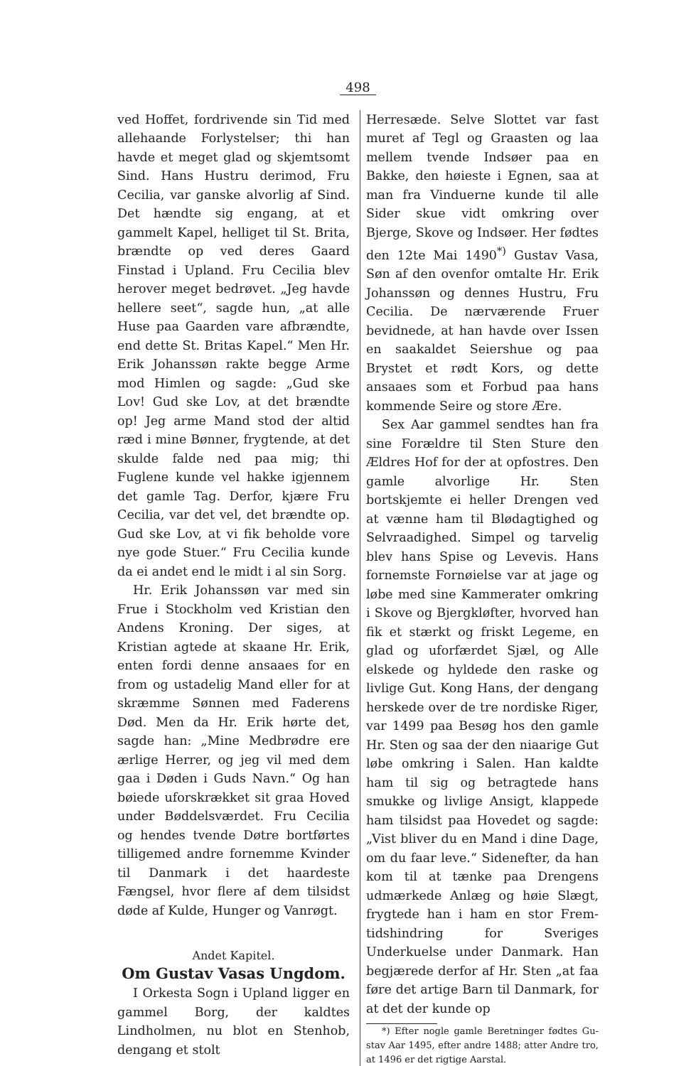498
ved Hoffet, fordrivende sin Tid med alle­haande Forlystelser; thi han havde et meget glad og skjemtsomt Sind. Hans Hustru derimod, Fru Cecilia, var ganske alvorlig af Sind. Det hændte sig en­gang, at et gammelt Kapel, helliget til St. Brita, brændte op ved deres Gaard Finstad i Upland. Fru Cecilia blev herover meget bedrøvet. „Jeg havde hellere seet“, sagde hun, „at alle Huse paa Gaarden vare afbrændte, end dette St. Britas Kapel.“ Men Hr. Erik Johanssøn rakte begge Arme mod Him­len og sagde: „Gud ske Lov! Gud ske Lov, at det brændte op! Jeg arme Mand stod der altid ræd i mine Bønner, fryg­tende, at det skulde falde ned paa mig; thi Fuglene kunde vel hakke igjennem det gamle Tag. Derfor, kjære Fru Cecilia, var det vel, det brændte op. Gud ske Lov, at vi fik beholde vore nye gode Stuer.“ Fru Cecilia kunde da ei andet end le midt i al sin Sorg.
Hr. Erik Johanssøn var med sin Frue i Stockholm ved Kristian den An­dens Kroning. Der siges, at Kristian agtede at skaane Hr. Erik, enten fordi denne ansaaes for en from og ustadelig Mand eller for at skræmme Sønnen med Faderens Død. Men da Hr. Erik hørte det, sagde han: „Mine Medbrødre ere ærlige Herrer, og jeg vil med dem gaa i Døden i Guds Navn.“ Og han bøiede uforskrækket sit graa Hoved under Bød­delsværdet. Fru Cecilia og hendes tvende Døtre bortførtes tilligemed andre for­nemme Kvinder til Danmark i det haar­deste Fængsel, hvor flere af dem tilsidst døde af Kulde, Hunger og Vanrøgt.
Andet Kapitel.
Om Gustav Vasas Ungdom.
I Orkesta Sogn i Upland ligger en gammel Borg, der kaldtes Lindholmen, nu blot en Stenhob, dengang et stolt
Herresæde. Selve Slottet var fast muret af Tegl og Graasten og laa mellem tvende Indsøer paa en Bakke, den høieste i Egnen, saa at man fra Vinduerne kunde til alle Sider skue vidt omkring over Bjerge, Skove og Indsøer. Her fødtes den 12te Mai 1490<sup>*)</sup> Gustav Vasa, Søn af den ovenfor omtalte Hr. Erik Johanssøn og dennes Hustru, Fru Cecilia. De nærværende Fruer bevid­nede, at han havde over Issen en saakal­det Seiershue og paa Brystet et rødt Kors, og dette ansaaes som et Forbud paa hans kommende Seire og store Ære.
Sex Aar gammel sendtes han fra sine Forældre til Sten Sture den Ældres Hof for der at opfostres. Den gamle alvorlige Hr. Sten bortskjemte ei heller Drengen ved at vænne ham til Blødag­tighed og Selvraadighed. Simpel og tarvelig blev hans Spise og Levevis. Hans fornemste Fornøielse var at jage og løbe med sine Kammerater omkring i Skove og Bjergkløfter, hvorved han fik et stærkt og friskt Legeme, en glad og ufor­færdet Sjæl, og Alle elskede og hyldede den raske og livlige Gut. Kong Hans, der dengang herskede over de tre nordiske Riger, var 1499 paa Besøg hos den gamle Hr. Sten og saa der den niaarige Gut løbe omkring i Salen. Han kaldte ham til sig og betragtede hans smukke og livlige Ansigt, klappede ham tilsidst paa Hovedet og sagde: „Vist bliver du en Mand i dine Dage, om du faar leve.“ Sidenefter, da han kom til at tænke paa Drengens udmærkede Anlæg og høie Slægt, frygtede han i ham en stor Frem­tidshindring for Sveriges Underkuelse under Danmark. Han begjærede derfor af Hr. Sten „at faa føre det artige Barn til Danmark, for at det der kunde op­
*) Efter nogle gamle Beretninger fødtes Gu­stav Aar 1495, efter andre 1488; atter Andre tro, at 1496 er det rigtige Aarstal.